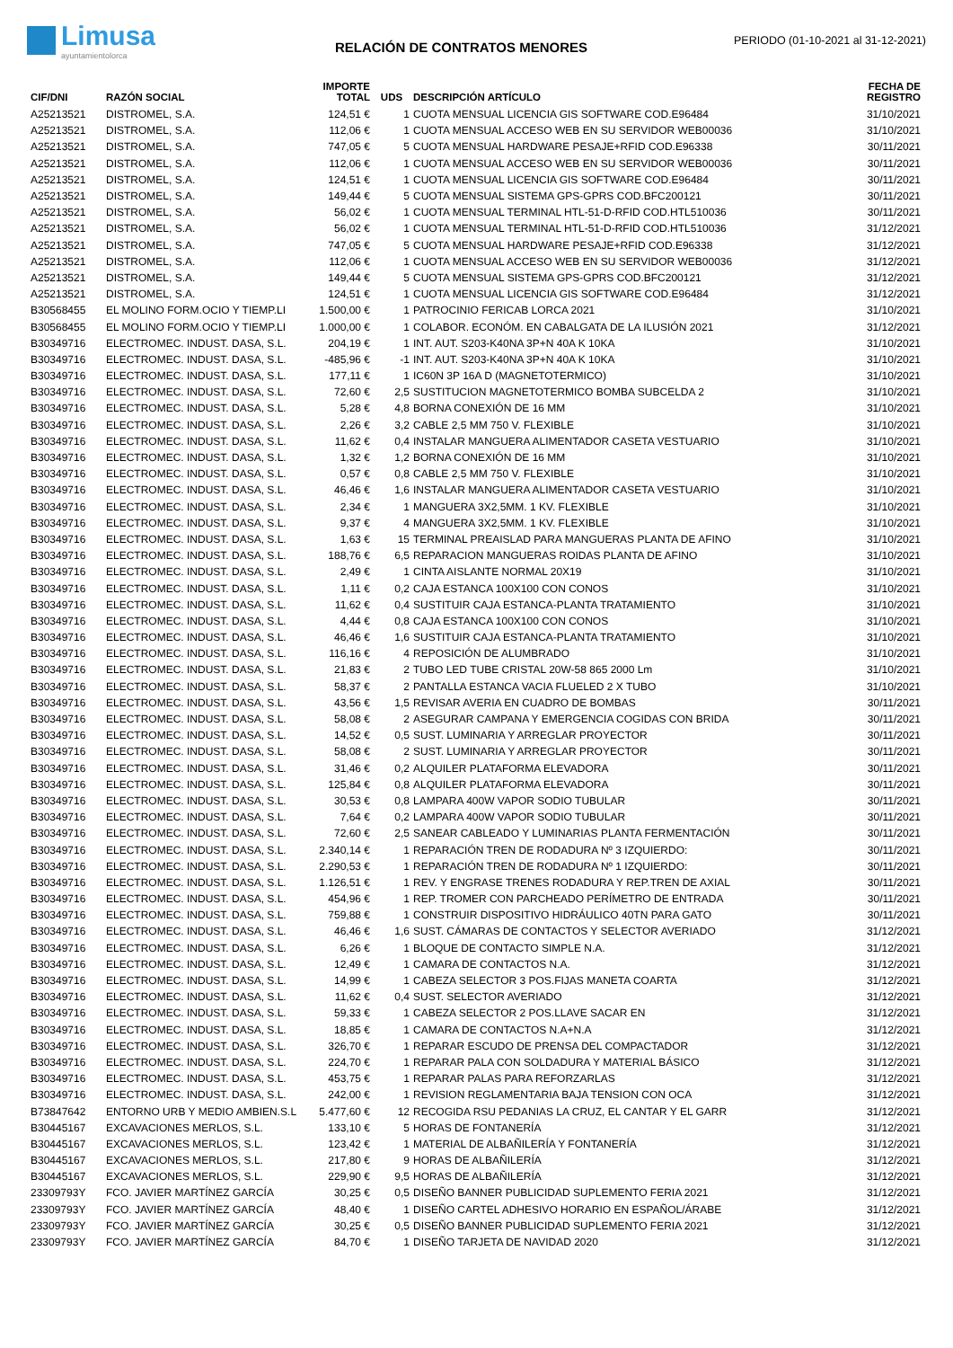Limusa
ayuntamientolorca
RELACIÓN DE CONTRATOS MENORES
PERIODO (01-10-2021 al 31-12-2021)
| CIF/DNI | RAZÓN SOCIAL | IMPORTE TOTAL | UDS | DESCRIPCIÓN ARTÍCULO | FECHA DE REGISTRO |
| --- | --- | --- | --- | --- | --- |
| A25213521 | DISTROMEL, S.A. | 124,51 € | 1 | CUOTA MENSUAL LICENCIA GIS SOFTWARE COD.E96484 | 31/10/2021 |
| A25213521 | DISTROMEL, S.A. | 112,06 € | 1 | CUOTA MENSUAL ACCESO WEB EN SU SERVIDOR WEB00036 | 31/10/2021 |
| A25213521 | DISTROMEL, S.A. | 747,05 € | 5 | CUOTA MENSUAL HARDWARE PESAJE+RFID COD.E96338 | 30/11/2021 |
| A25213521 | DISTROMEL, S.A. | 112,06 € | 1 | CUOTA MENSUAL ACCESO WEB EN SU SERVIDOR WEB00036 | 30/11/2021 |
| A25213521 | DISTROMEL, S.A. | 124,51 € | 1 | CUOTA MENSUAL LICENCIA GIS SOFTWARE COD.E96484 | 30/11/2021 |
| A25213521 | DISTROMEL, S.A. | 149,44 € | 5 | CUOTA MENSUAL SISTEMA GPS-GPRS COD.BFC200121 | 30/11/2021 |
| A25213521 | DISTROMEL, S.A. | 56,02 € | 1 | CUOTA MENSUAL TERMINAL HTL-51-D-RFID COD.HTL510036 | 30/11/2021 |
| A25213521 | DISTROMEL, S.A. | 56,02 € | 1 | CUOTA MENSUAL TERMINAL HTL-51-D-RFID COD.HTL510036 | 31/12/2021 |
| A25213521 | DISTROMEL, S.A. | 747,05 € | 5 | CUOTA MENSUAL HARDWARE PESAJE+RFID COD.E96338 | 31/12/2021 |
| A25213521 | DISTROMEL, S.A. | 112,06 € | 1 | CUOTA MENSUAL ACCESO WEB EN SU SERVIDOR WEB00036 | 31/12/2021 |
| A25213521 | DISTROMEL, S.A. | 149,44 € | 5 | CUOTA MENSUAL SISTEMA GPS-GPRS COD.BFC200121 | 31/12/2021 |
| A25213521 | DISTROMEL, S.A. | 124,51 € | 1 | CUOTA MENSUAL LICENCIA GIS SOFTWARE COD.E96484 | 31/12/2021 |
| B30568455 | EL MOLINO FORM.OCIO Y TIEMP.LI | 1.500,00 € | 1 | PATROCINIO FERICAB LORCA 2021 | 31/10/2021 |
| B30568455 | EL MOLINO FORM.OCIO Y TIEMP.LI | 1.000,00 € | 1 | COLABOR. ECONÓM. EN CABALGATA DE LA ILUSIÓN 2021 | 31/12/2021 |
| B30349716 | ELECTROMEC. INDUST. DASA, S.L. | 204,19 € | 1 | INT. AUT. S203-K40NA 3P+N 40A K 10KA | 31/10/2021 |
| B30349716 | ELECTROMEC. INDUST. DASA, S.L. | -485,96 € | -1 | INT. AUT. S203-K40NA 3P+N 40A K 10KA | 31/10/2021 |
| B30349716 | ELECTROMEC. INDUST. DASA, S.L. | 177,11 € | 1 | IC60N 3P 16A D (MAGNETOTERMICO) | 31/10/2021 |
| B30349716 | ELECTROMEC. INDUST. DASA, S.L. | 72,60 € | 2,5 | SUSTITUCION MAGNETOTERMICO BOMBA SUBCELDA 2 | 31/10/2021 |
| B30349716 | ELECTROMEC. INDUST. DASA, S.L. | 5,28 € | 4,8 | BORNA CONEXIÓN DE 16 MM | 31/10/2021 |
| B30349716 | ELECTROMEC. INDUST. DASA, S.L. | 2,26 € | 3,2 | CABLE 2,5 MM 750 V. FLEXIBLE | 31/10/2021 |
| B30349716 | ELECTROMEC. INDUST. DASA, S.L. | 11,62 € | 0,4 | INSTALAR MANGUERA ALIMENTADOR CASETA VESTUARIO | 31/10/2021 |
| B30349716 | ELECTROMEC. INDUST. DASA, S.L. | 1,32 € | 1,2 | BORNA CONEXIÓN DE 16 MM | 31/10/2021 |
| B30349716 | ELECTROMEC. INDUST. DASA, S.L. | 0,57 € | 0,8 | CABLE 2,5 MM 750 V. FLEXIBLE | 31/10/2021 |
| B30349716 | ELECTROMEC. INDUST. DASA, S.L. | 46,46 € | 1,6 | INSTALAR MANGUERA ALIMENTADOR CASETA VESTUARIO | 31/10/2021 |
| B30349716 | ELECTROMEC. INDUST. DASA, S.L. | 2,34 € | 1 | MANGUERA 3X2,5MM. 1 KV. FLEXIBLE | 31/10/2021 |
| B30349716 | ELECTROMEC. INDUST. DASA, S.L. | 9,37 € | 4 | MANGUERA 3X2,5MM. 1 KV. FLEXIBLE | 31/10/2021 |
| B30349716 | ELECTROMEC. INDUST. DASA, S.L. | 1,63 € | 15 | TERMINAL PREAISLAD PARA MANGUERAS PLANTA DE AFINO | 31/10/2021 |
| B30349716 | ELECTROMEC. INDUST. DASA, S.L. | 188,76 € | 6,5 | REPARACION MANGUERAS ROIDAS PLANTA DE AFINO | 31/10/2021 |
| B30349716 | ELECTROMEC. INDUST. DASA, S.L. | 2,49 € | 1 | CINTA AISLANTE NORMAL 20X19 | 31/10/2021 |
| B30349716 | ELECTROMEC. INDUST. DASA, S.L. | 1,11 € | 0,2 | CAJA ESTANCA 100X100 CON CONOS | 31/10/2021 |
| B30349716 | ELECTROMEC. INDUST. DASA, S.L. | 11,62 € | 0,4 | SUSTITUIR CAJA ESTANCA-PLANTA TRATAMIENTO | 31/10/2021 |
| B30349716 | ELECTROMEC. INDUST. DASA, S.L. | 4,44 € | 0,8 | CAJA ESTANCA 100X100 CON CONOS | 31/10/2021 |
| B30349716 | ELECTROMEC. INDUST. DASA, S.L. | 46,46 € | 1,6 | SUSTITUIR CAJA ESTANCA-PLANTA TRATAMIENTO | 31/10/2021 |
| B30349716 | ELECTROMEC. INDUST. DASA, S.L. | 116,16 € | 4 | REPOSICIÓN DE ALUMBRADO | 31/10/2021 |
| B30349716 | ELECTROMEC. INDUST. DASA, S.L. | 21,83 € | 2 | TUBO LED TUBE CRISTAL 20W-58 865 2000 Lm | 31/10/2021 |
| B30349716 | ELECTROMEC. INDUST. DASA, S.L. | 58,37 € | 2 | PANTALLA ESTANCA VACIA FLUELED 2 X TUBO | 31/10/2021 |
| B30349716 | ELECTROMEC. INDUST. DASA, S.L. | 43,56 € | 1,5 | REVISAR AVERIA EN CUADRO DE BOMBAS | 30/11/2021 |
| B30349716 | ELECTROMEC. INDUST. DASA, S.L. | 58,08 € | 2 | ASEGURAR CAMPANA Y EMERGENCIA COGIDAS CON BRIDA | 30/11/2021 |
| B30349716 | ELECTROMEC. INDUST. DASA, S.L. | 14,52 € | 0,5 | SUST. LUMINARIA Y ARREGLAR PROYECTOR | 30/11/2021 |
| B30349716 | ELECTROMEC. INDUST. DASA, S.L. | 58,08 € | 2 | SUST. LUMINARIA Y ARREGLAR PROYECTOR | 30/11/2021 |
| B30349716 | ELECTROMEC. INDUST. DASA, S.L. | 31,46 € | 0,2 | ALQUILER PLATAFORMA ELEVADORA | 30/11/2021 |
| B30349716 | ELECTROMEC. INDUST. DASA, S.L. | 125,84 € | 0,8 | ALQUILER PLATAFORMA ELEVADORA | 30/11/2021 |
| B30349716 | ELECTROMEC. INDUST. DASA, S.L. | 30,53 € | 0,8 | LAMPARA 400W VAPOR SODIO TUBULAR | 30/11/2021 |
| B30349716 | ELECTROMEC. INDUST. DASA, S.L. | 7,64 € | 0,2 | LAMPARA 400W VAPOR SODIO TUBULAR | 30/11/2021 |
| B30349716 | ELECTROMEC. INDUST. DASA, S.L. | 72,60 € | 2,5 | SANEAR CABLEADO Y LUMINARIAS PLANTA FERMENTACIÓN | 30/11/2021 |
| B30349716 | ELECTROMEC. INDUST. DASA, S.L. | 2.340,14 € | 1 | REPARACIÓN TREN DE RODADURA Nº 3 IZQUIERDO: | 30/11/2021 |
| B30349716 | ELECTROMEC. INDUST. DASA, S.L. | 2.290,53 € | 1 | REPARACIÓN TREN DE RODADURA Nº 1 IZQUIERDO: | 30/11/2021 |
| B30349716 | ELECTROMEC. INDUST. DASA, S.L. | 1.126,51 € | 1 | REV. Y ENGRASE TRENES RODADURA Y REP.TREN DE AXIAL | 30/11/2021 |
| B30349716 | ELECTROMEC. INDUST. DASA, S.L. | 454,96 € | 1 | REP. TROMER CON PARCHEADO PERÍMETRO DE ENTRADA | 30/11/2021 |
| B30349716 | ELECTROMEC. INDUST. DASA, S.L. | 759,88 € | 1 | CONSTRUIR DISPOSITIVO HIDRÁULICO 40TN PARA GATO | 30/11/2021 |
| B30349716 | ELECTROMEC. INDUST. DASA, S.L. | 46,46 € | 1,6 | SUST. CÁMARAS DE CONTACTOS Y SELECTOR AVERIADO | 31/12/2021 |
| B30349716 | ELECTROMEC. INDUST. DASA, S.L. | 6,26 € | 1 | BLOQUE DE CONTACTO SIMPLE N.A. | 31/12/2021 |
| B30349716 | ELECTROMEC. INDUST. DASA, S.L. | 12,49 € | 1 | CAMARA DE CONTACTOS N.A. | 31/12/2021 |
| B30349716 | ELECTROMEC. INDUST. DASA, S.L. | 14,99 € | 1 | CABEZA SELECTOR 3 POS.FIJAS MANETA COARTA | 31/12/2021 |
| B30349716 | ELECTROMEC. INDUST. DASA, S.L. | 11,62 € | 0,4 | SUST. SELECTOR AVERIADO | 31/12/2021 |
| B30349716 | ELECTROMEC. INDUST. DASA, S.L. | 59,33 € | 1 | CABEZA SELECTOR 2 POS.LLAVE SACAR EN | 31/12/2021 |
| B30349716 | ELECTROMEC. INDUST. DASA, S.L. | 18,85 € | 1 | CAMARA DE CONTACTOS N.A+N.A | 31/12/2021 |
| B30349716 | ELECTROMEC. INDUST. DASA, S.L. | 326,70 € | 1 | REPARAR ESCUDO DE PRENSA DEL COMPACTADOR | 31/12/2021 |
| B30349716 | ELECTROMEC. INDUST. DASA, S.L. | 224,70 € | 1 | REPARAR PALA CON SOLDADURA Y MATERIAL BÁSICO | 31/12/2021 |
| B30349716 | ELECTROMEC. INDUST. DASA, S.L. | 453,75 € | 1 | REPARAR PALAS PARA REFORZARLAS | 31/12/2021 |
| B30349716 | ELECTROMEC. INDUST. DASA, S.L. | 242,00 € | 1 | REVISION REGLAMENTARIA BAJA TENSION CON OCA | 31/12/2021 |
| B73847642 | ENTORNO URB Y MEDIO AMBIEN.S.L | 5.477,60 € | 12 | RECOGIDA RSU PEDANIAS LA CRUZ, EL CANTAR Y EL GARR | 31/12/2021 |
| B30445167 | EXCAVACIONES MERLOS, S.L. | 133,10 € | 5 | HORAS DE FONTANERÍA | 31/12/2021 |
| B30445167 | EXCAVACIONES MERLOS, S.L. | 123,42 € | 1 | MATERIAL DE ALBAÑILERÍA Y FONTANERÍA | 31/12/2021 |
| B30445167 | EXCAVACIONES MERLOS, S.L. | 217,80 € | 9 | HORAS DE ALBAÑILERÍA | 31/12/2021 |
| B30445167 | EXCAVACIONES MERLOS, S.L. | 229,90 € | 9,5 | HORAS DE ALBAÑILERÍA | 31/12/2021 |
| 23309793Y | FCO. JAVIER MARTÍNEZ GARCÍA | 30,25 € | 0,5 | DISEÑO BANNER PUBLICIDAD SUPLEMENTO FERIA 2021 | 31/12/2021 |
| 23309793Y | FCO. JAVIER MARTÍNEZ GARCÍA | 48,40 € | 1 | DISEÑO CARTEL ADHESIVO HORARIO EN ESPAÑOL/ÁRABE | 31/12/2021 |
| 23309793Y | FCO. JAVIER MARTÍNEZ GARCÍA | 30,25 € | 0,5 | DISEÑO BANNER PUBLICIDAD SUPLEMENTO FERIA 2021 | 31/12/2021 |
| 23309793Y | FCO. JAVIER MARTÍNEZ GARCÍA | 84,70 € | 1 | DISEÑO TARJETA DE NAVIDAD 2020 | 31/12/2021 |